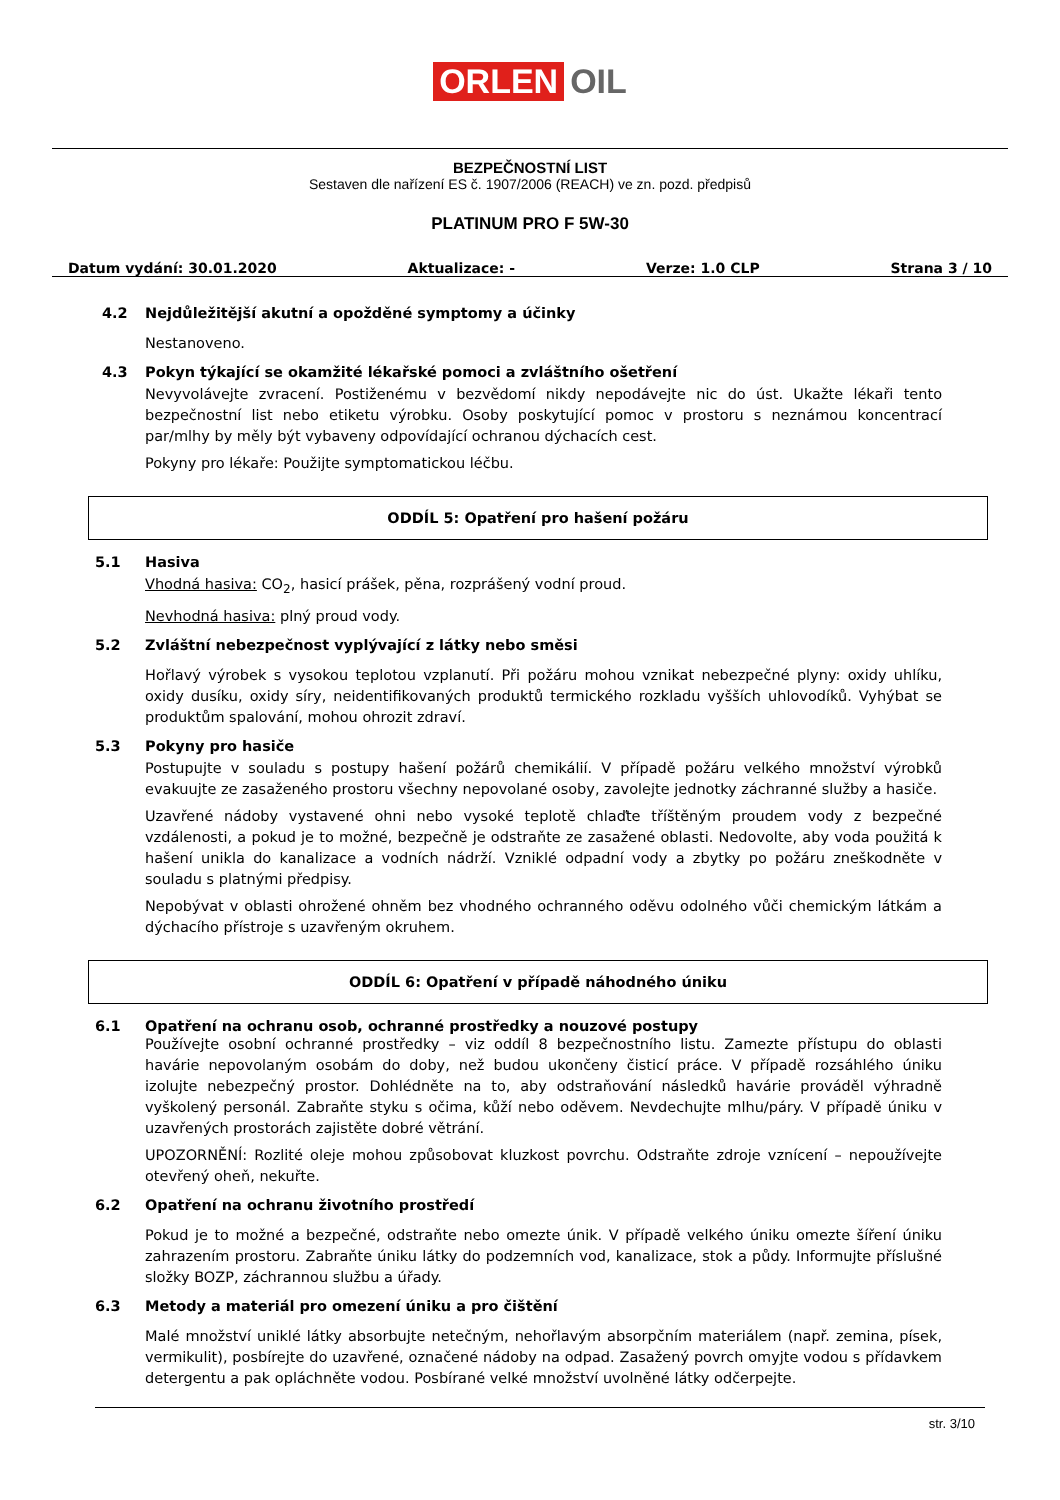ORLEN OIL
BEZPEČNOSTNÍ LIST
Sestaven dle nařízení ES č. 1907/2006 (REACH) ve zn. pozd. předpisů
PLATINUM PRO F 5W-30
Datum vydání: 30.01.2020 Aktualizace: - Verze: 1.0 CLP Strana 3 / 10
4.2 Nejdůležitější akutní a opožděné symptomy a účinky
Nestanoveno.
4.3 Pokyn týkající se okamžité lékařské pomoci a zvláštního ošetření
Nevyvolávejte zvracení. Postiženému v bezvědomí nikdy nepodávejte nic do úst. Ukažte lékaři tento bezpečnostní list nebo etiketu výrobku. Osoby poskytující pomoc v prostoru s neznámou koncentrací par/mlhy by měly být vybaveny odpovídající ochranou dýchacích cest.
Pokyny pro lékaře: Použijte symptomatickou léčbu.
ODDÍL 5: Opatření pro hašení požáru
5.1 Hasiva
Vhodná hasiva: CO<sub>2</sub>, hasicí prášek, pěna, rozprášený vodní proud.
Nevhodná hasiva: plný proud vody.
5.2 Zvláštní nebezpečnost vyplývající z látky nebo směsi
Hořlavý výrobek s vysokou teplotou vzplanutí. Při požáru mohou vznikat nebezpečné plyny: oxidy uhlíku, oxidy dusíku, oxidy síry, neidentifikovaných produktů termického rozkladu vyšších uhlovodíků. Vyhýbat se produktům spalování, mohou ohrozit zdraví.
5.3 Pokyny pro hasiče
Postupujte v souladu s postupy hašení požárů chemikálií. V případě požáru velkého množství výrobků evakuujte ze zasaženého prostoru všechny nepovolané osoby, zavolejte jednotky záchranné služby a hasiče.
Uzavřené nádoby vystavené ohni nebo vysoké teplotě chlaďte tříštěným proudem vody z bezpečné vzdálenosti, a pokud je to možné, bezpečně je odstraňte ze zasažené oblasti. Nedovolte, aby voda použitá k hašení unikla do kanalizace a vodních nádrží. Vzniklé odpadní vody a zbytky po požáru zneškodněte v souladu s platnými předpisy.
Nepobývat v oblasti ohrožené ohněm bez vhodného ochranného oděvu odolného vůči chemickým látkám a dýchacího přístroje s uzavřeným okruhem.
ODDÍL 6: Opatření v případě náhodného úniku
6.1 Opatření na ochranu osob, ochranné prostředky a nouzové postupy
Používejte osobní ochranné prostředky – viz oddíl 8 bezpečnostního listu. Zamezte přístupu do oblasti havárie nepovolaným osobám do doby, než budou ukončeny čisticí práce. V případě rozsáhlého úniku izolujte nebezpečný prostor. Dohlédněte na to, aby odstraňování následků havárie prováděl výhradně vyškolený personál. Zabraňte styku s očima, kůží nebo oděvem. Nevdechujte mlhu/páry. V případě úniku v uzavřených prostorách zajistěte dobré větrání.
UPOZORNĚNÍ: Rozlité oleje mohou způsobovat kluzkost povrchu. Odstraňte zdroje vznícení – nepoužívejte otevřený oheň, nekuřte.
6.2 Opatření na ochranu životního prostředí
Pokud je to možné a bezpečné, odstraňte nebo omezte únik. V případě velkého úniku omezte šíření úniku zahrazením prostoru. Zabraňte úniku látky do podzemních vod, kanalizace, stok a půdy. Informujte příslušné složky BOZP, záchrannou službu a úřady.
6.3 Metody a materiál pro omezení úniku a pro čištění
Malé množství uniklé látky absorbujte netečným, nehořlavým absorpčním materiálem (např. zemina, písek, vermikulit), posbírejte do uzavřené, označené nádoby na odpad. Zasažený povrch omyjte vodou s přídavkem detergentu a pak opláchněte vodou. Posbírané velké množství uvolněné látky odčerpejte.
str. 3/10